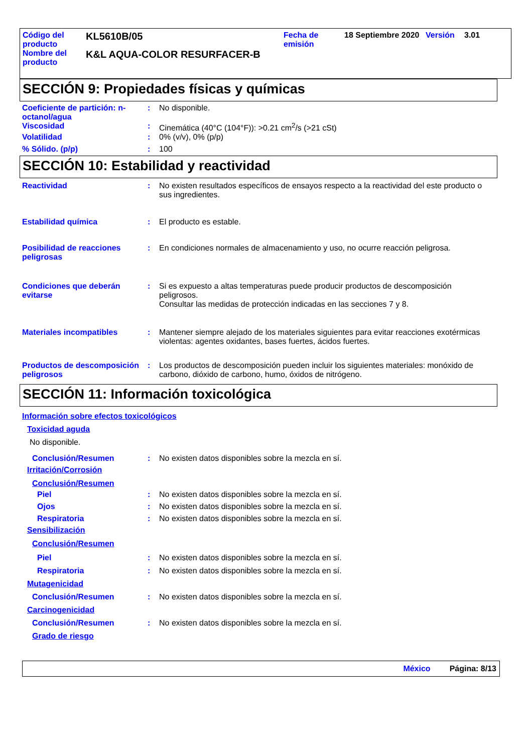Código del producto
KL5610B/05
Fecha de emisión
18 Septiembre 2020
Versión 3.01
Nombre del producto
K&L AQUA-COLOR RESURFACER-B
SECCIÓN 9: Propiedades físicas y químicas
Coeficiente de partición: n-octanol/agua
: No disponible.
Viscosidad : Cinemática (40°C (104°F)): >0.21 cm<sup>2</sup>/s (>21 cSt)
Volatilidad : 0% (v/v), 0% (p/p)
% Sólido. (p/p) : 100
SECCIÓN 10: Estabilidad y reactividad
Reactividad : No existen resultados específicos de ensayos respecto a la reactividad del este producto o sus ingredientes.
Estabilidad química : El producto es estable.
Posibilidad de reacciones peligrosas
: En condiciones normales de almacenamiento y uso, no ocurre reacción peligrosa.
Condiciones que deberán evitarse
: Si es expuesto a altas temperaturas puede producir productos de descomposición peligrosos.
Consultar las medidas de protección indicadas en las secciones 7 y 8.
Materiales incompatibles : Mantener siempre alejado de los materiales siguientes para evitar reacciones exotérmicas violentas: agentes oxidantes, bases fuertes, ácidos fuertes.
Productos de descomposición peligrosos
: Los productos de descomposición pueden incluir los siguientes materiales: monóxido de carbono, dióxido de carbono, humo, óxidos de nitrógeno.
SECCIÓN 11: Información toxicológica
Información sobre efectos toxicológicos
Toxicidad aguda
No disponible.
Conclusión/Resumen : No existen datos disponibles sobre la mezcla en sí.
Irritación/Corrosión
Conclusión/Resumen
Piel : No existen datos disponibles sobre la mezcla en sí.
Ojos : No existen datos disponibles sobre la mezcla en sí.
Respiratoria : No existen datos disponibles sobre la mezcla en sí.
Sensibilización
Conclusión/Resumen
Piel : No existen datos disponibles sobre la mezcla en sí.
Respiratoria : No existen datos disponibles sobre la mezcla en sí.
Mutagenicidad
Conclusión/Resumen : No existen datos disponibles sobre la mezcla en sí.
Carcinogenicidad
Conclusión/Resumen : No existen datos disponibles sobre la mezcla en sí.
Grado de riesgo
México Página: 8/13